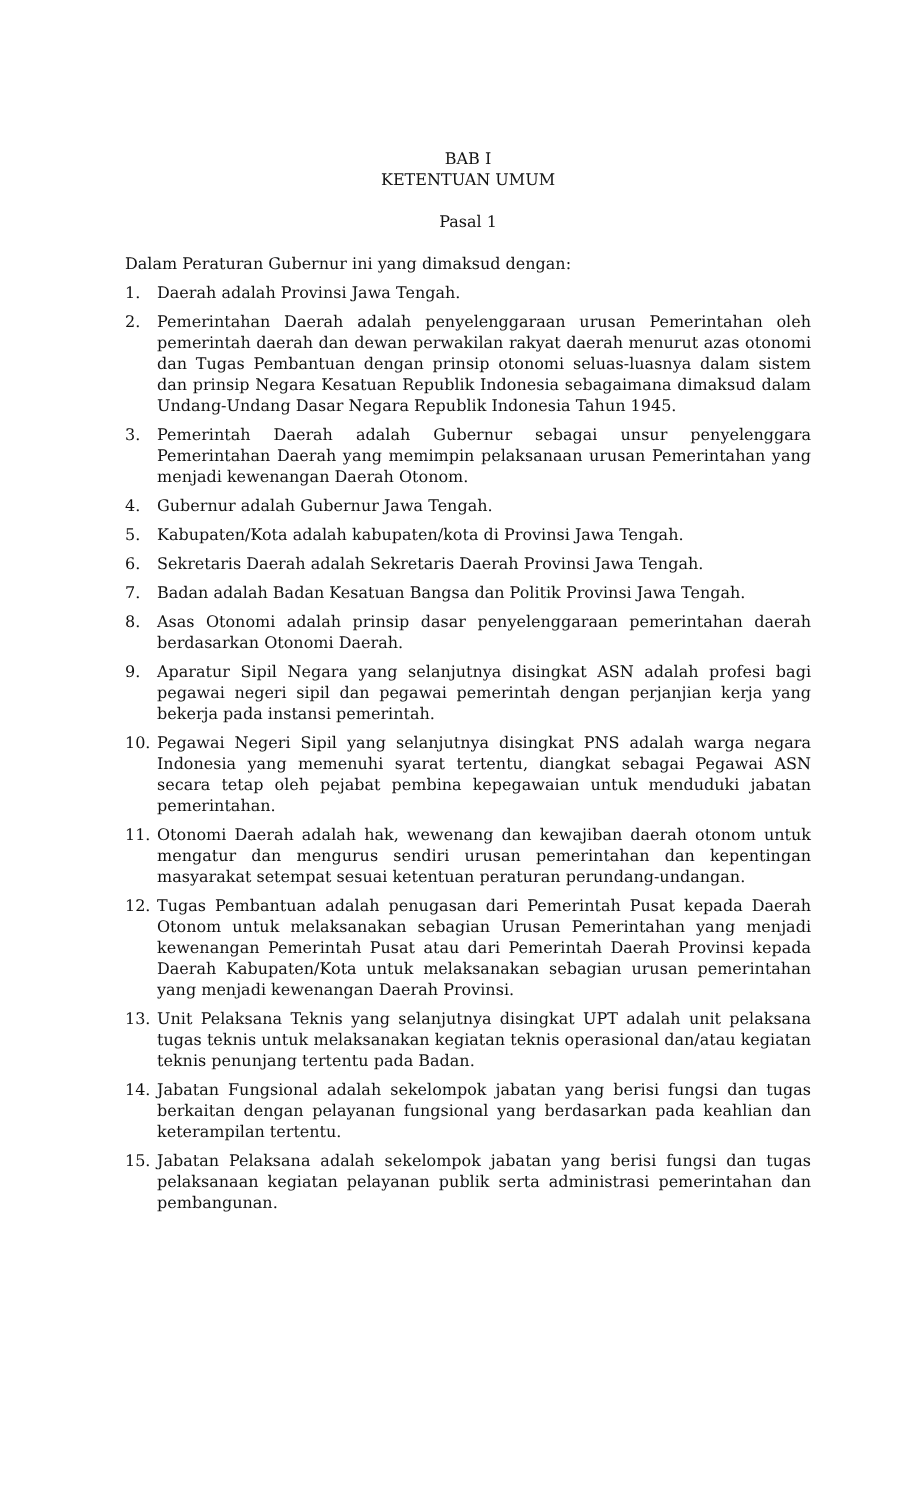BAB I
KETENTUAN UMUM
Pasal 1
Dalam Peraturan Gubernur ini yang dimaksud dengan:
1. Daerah adalah Provinsi Jawa Tengah.
2. Pemerintahan Daerah adalah penyelenggaraan urusan Pemerintahan oleh pemerintah daerah dan dewan perwakilan rakyat daerah menurut azas otonomi dan Tugas Pembantuan dengan prinsip otonomi seluas-luasnya dalam sistem dan prinsip Negara Kesatuan Republik Indonesia sebagaimana dimaksud dalam Undang-Undang Dasar Negara Republik Indonesia Tahun 1945.
3. Pemerintah Daerah adalah Gubernur sebagai unsur penyelenggara Pemerintahan Daerah yang memimpin pelaksanaan urusan Pemerintahan yang menjadi kewenangan Daerah Otonom.
4. Gubernur adalah Gubernur Jawa Tengah.
5. Kabupaten/Kota adalah kabupaten/kota di Provinsi Jawa Tengah.
6. Sekretaris Daerah adalah Sekretaris Daerah Provinsi Jawa Tengah.
7. Badan adalah Badan Kesatuan Bangsa dan Politik Provinsi Jawa Tengah.
8. Asas Otonomi adalah prinsip dasar penyelenggaraan pemerintahan daerah berdasarkan Otonomi Daerah.
9. Aparatur Sipil Negara yang selanjutnya disingkat ASN adalah profesi bagi pegawai negeri sipil dan pegawai pemerintah dengan perjanjian kerja yang bekerja pada instansi pemerintah.
10. Pegawai Negeri Sipil yang selanjutnya disingkat PNS adalah warga negara Indonesia yang memenuhi syarat tertentu, diangkat sebagai Pegawai ASN secara tetap oleh pejabat pembina kepegawaian untuk menduduki jabatan pemerintahan.
11. Otonomi Daerah adalah hak, wewenang dan kewajiban daerah otonom untuk mengatur dan mengurus sendiri urusan pemerintahan dan kepentingan masyarakat setempat sesuai ketentuan peraturan perundang-undangan.
12. Tugas Pembantuan adalah penugasan dari Pemerintah Pusat kepada Daerah Otonom untuk melaksanakan sebagian Urusan Pemerintahan yang menjadi kewenangan Pemerintah Pusat atau dari Pemerintah Daerah Provinsi kepada Daerah Kabupaten/Kota untuk melaksanakan sebagian urusan pemerintahan yang menjadi kewenangan Daerah Provinsi.
13. Unit Pelaksana Teknis yang selanjutnya disingkat UPT adalah unit pelaksana tugas teknis untuk melaksanakan kegiatan teknis operasional dan/atau kegiatan teknis penunjang tertentu pada Badan.
14. Jabatan Fungsional adalah sekelompok jabatan yang berisi fungsi dan tugas berkaitan dengan pelayanan fungsional yang berdasarkan pada keahlian dan keterampilan tertentu.
15. Jabatan Pelaksana adalah sekelompok jabatan yang berisi fungsi dan tugas pelaksanaan kegiatan pelayanan publik serta administrasi pemerintahan dan pembangunan.